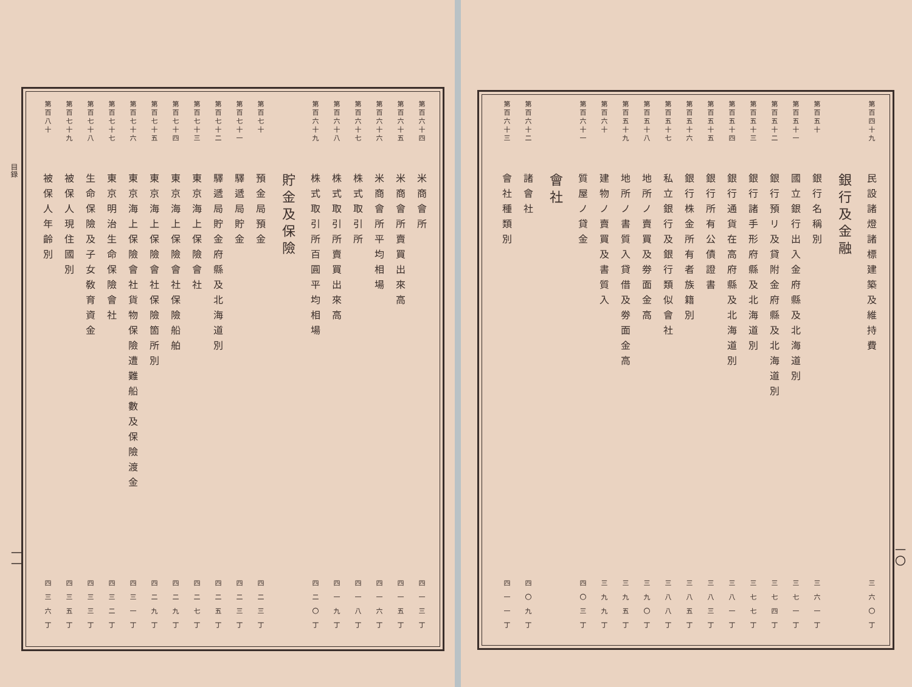第百四十九 民設諸燈諸標建築及維持費 三六〇丁
銀行及金融
第百五十 銀行名稱別 三六一丁
第百五十一 國立銀行出入金府縣及北海道別 三七一丁
第百五十二 銀行預リ及貸附金府縣及北海道別 三七四丁
第百五十三 銀行諸手形府縣及北海道別 三七七丁
第百五十四 銀行通貨在高府縣及北海道別 三八一丁
第百五十五 銀行所有公債證書 三八三丁
第百五十六 銀行株金所有者族籍別 三八五丁
第百五十七 私立銀行及銀行類似會社 三八八丁
第百五十八 地所ノ賣買及劵面金高 三九〇丁
第百五十九 地所ノ書質入貸借及劵面金高 三九五丁
第百六十 建物ノ賣買及書質入 三九九丁
第百六十一 質屋ノ貸金 四〇三丁
會社
第百六十二 諸會社 四〇九丁
第百六十三 會社種類別 四一一丁
一〇
第百六十四 米商會所 四一三丁
第百六十五 米商會所賣買出來高 四一五丁
第百六十六 米商會所平均相場 四一六丁
第百六十七 株式取引所 四一八丁
第百六十八 株式取引所賣買出來高 四一九丁
第百六十九 株式取引所百圓平均相場 四二〇丁
貯金及保險
第百七十 預金局預金 四二三丁
第百七十一 驛遞局貯金 四二三丁
第百七十二 驛遞局貯金府縣及北海道別 四二五丁
第百七十三 東京海上保險會社 四二七丁
第百七十四 東京海上保險會社保險船舶 四二九丁
第百七十五 東京海上保險會社保險箇所別 四二九丁
第百七十六 東京海上保險會社貨物保險遭難船數及保險渡金 四三一丁
第百七十七 東京明治生命保險會社 四三二丁
第百七十八 生命保險及子女敎育資金 四三三丁
第百七十九 被保人現住國別 四三五丁
第百八十 被保人年齡別 四三六丁
目錄
一一